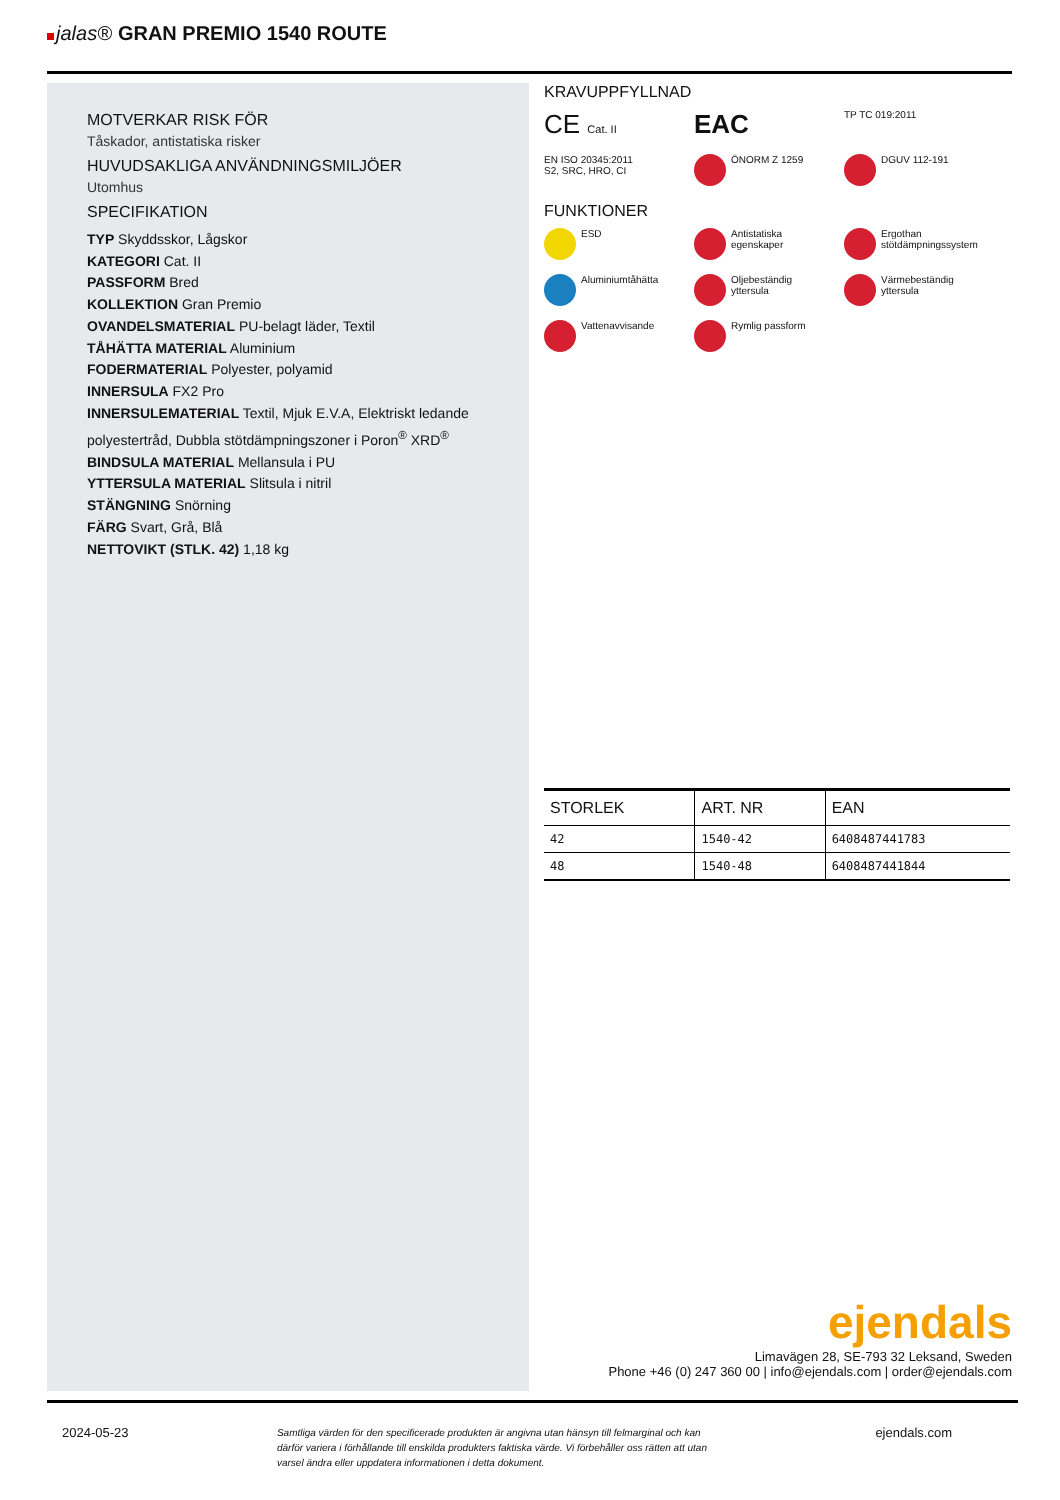jalas® GRAN PREMIO 1540 ROUTE
MOTVERKAR RISK FÖR
Tåskador, antistatiska risker
HUVUDSAKLIGA ANVÄNDNINGSMILJÖER
Utomhus
SPECIFIKATION
TYP Skyddsskor, Lågskor
KATEGORI Cat. II
PASSFORM Bred
KOLLEKTION Gran Premio
OVANDELSMATERIAL PU-belagt läder, Textil
TÅHÄTTA MATERIAL Aluminium
FODERMATERIAL Polyester, polyamid
INNERSULA FX2 Pro
INNERSULEMATERIAL Textil, Mjuk E.V.A, Elektriskt ledande polyestertråd, Dubbla stötdämpningszoner i Poron<sup>®</sup> XRD<sup>®</sup>
BINDSULA MATERIAL Mellansula i PU
YTTERSULA MATERIAL Slitsula i nitril
STÄNGNING Snörning
FÄRG Svart, Grå, Blå
NETTOVIKT (STLK. 42) 1,18 kg
KRAVUPPFYLLNAD
CE Cat. II
EAC
TP TC 019:2011
EN ISO 20345:2011
S2, SRC, HRO, CI
ÖNORM Z 1259
DGUV 112-191
FUNKTIONER
ESD
Antistatiska
egenskaper
Ergothan
stötdämpningssystem
Aluminiumtåhätta
Oljebeständig
yttersula
Värmebeständig
yttersula
Vattenavvisande
Rymlig passform
| STORLEK | ART. NR | EAN |
| --- | --- | --- |
| 42 | 1540-42 | 6408487441783 |
| 48 | 1540-48 | 6408487441844 |
ejendals
Limavägen 28, SE-793 32 Leksand, Sweden
Phone +46 (0) 247 360 00 | info@ejendals.com | order@ejendals.com
2024-05-23 Samtliga värden för den specificerade produkten är angivna utan hänsyn till felmarginal och kan därför variera i förhållande till enskilda produkters faktiska värde. Vi förbehåller oss rätten att utan varsel ändra eller uppdatera informationen i detta dokument. ejendals.com